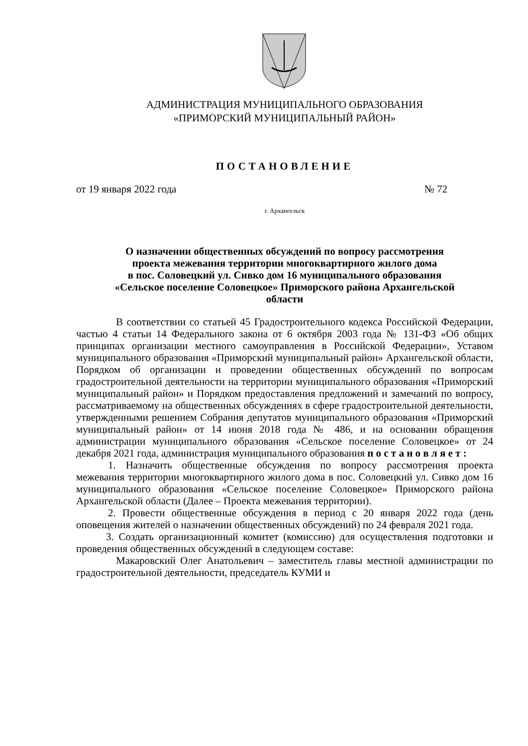АДМИНИСТРАЦИЯ МУНИЦИПАЛЬНОГО ОБРАЗОВАНИЯ
«ПРИМОРСКИЙ МУНИЦИПАЛЬНЫЙ РАЙОН»
ПОСТАНОВЛЕНИЕ
от 19 января 2022 года № 72
г. Архангельск
О назначении общественных обсуждений по вопросу рассмотрения
проекта межевания территории многоквартирного жилого дома
в пос. Соловецкий ул. Сивко дом 16 муниципального образования
«Сельское поселение Соловецкое» Приморского района Архангельской
области
В соответствии со статьей 45 Градостроительного кодекса Российской Федерации, частью 4 статьи 14 Федерального закона от 6 октября 2003 года № 131-ФЗ «Об общих принципах организации местного самоуправления в Российской Федерации», Уставом муниципального образования «Приморский муниципальный район» Архангельской области, Порядком об организации и проведении общественных обсуждений по вопросам градостроительной деятельности на территории муниципального образования «Приморский муниципальный район» и Порядком предоставления предложений и замечаний по вопросу, рассматриваемому на общественных обсуждениях в сфере градостроительной деятельности, утвержденными решением Собрания депутатов муниципального образования «Приморский муниципальный район» от 14 июня 2018 года № 486, и на основании обращения администрации муниципального образования «Сельское поселение Соловецкое» от 24 декабря 2021 года, администрация муниципального образования п о с т а н о в л я е т :
1. Назначить общественные обсуждения по вопросу рассмотрения проекта межевания территории многоквартирного жилого дома в пос. Соловецкий ул. Сивко дом 16 муниципального образования «Сельское поселение Соловецкое» Приморского района Архангельской области (Далее – Проекта межевания территории).
2. Провести общественные обсуждения в период с 20 января 2022 года (день оповещения жителей о назначении общественных обсуждений) по 24 февраля 2021 года.
3. Создать организационный комитет (комиссию) для осуществления подготовки и проведения общественных обсуждений в следующем составе:
Макаровский Олег Анатольевич – заместитель главы местной администрации по градостроительной деятельности, председатель КУМИ и